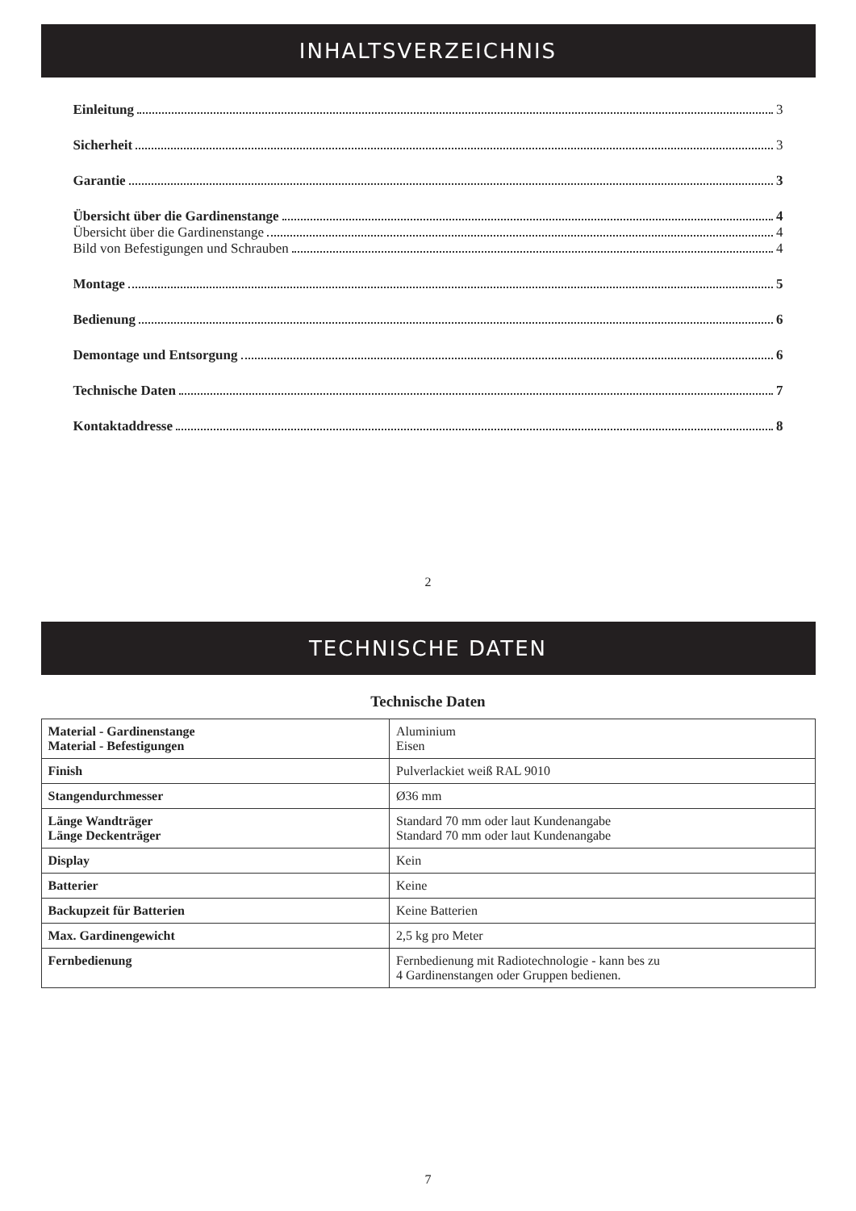INHALTSVERZEICHNIS
Einleitung 3
Sicherheit 3
Garantie 3
Übersicht über die Gardinenstange 4
Übersicht über die Gardinenstange 4
Bild von Befestigungen und Schrauben 4
Montage 5
Bedienung 6
Demontage und Entsorgung 6
Technische Daten 7
Kontaktaddresse 8
2
TECHNISCHE DATEN
Technische Daten
| Material - Gardinenstange Material - Befestigungen | Aluminium Eisen |
| Finish | Pulverlackiet weiß RAL 9010 |
| Stangendurchmesser | Ø36 mm |
| Länge Wandträger Länge Deckenträger | Standard 70 mm oder laut Kundenangabe Standard 70 mm oder laut Kundenangabe |
| Display | Kein |
| Batterier | Keine |
| Backupzeit für Batterien | Keine Batterien |
| Max. Gardinengewicht | 2,5 kg pro Meter |
| Fernbedienung | Fernbedienung mit Radiotechnologie - kann bes zu 4 Gardinenstangen oder Gruppen bedienen. |
7